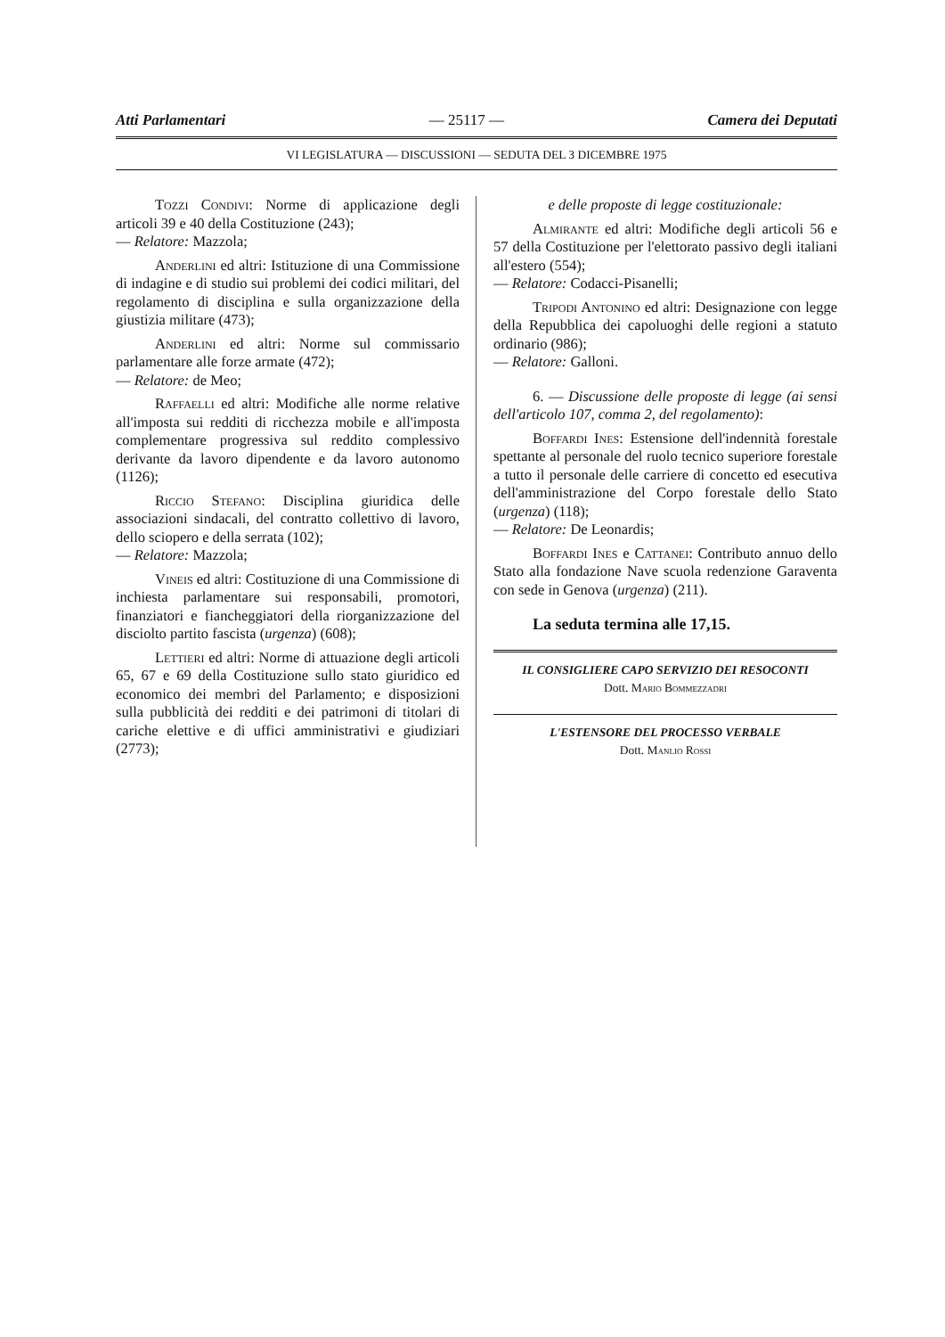Atti Parlamentari — 25117 — Camera dei Deputati
VI LEGISLATURA — DISCUSSIONI — SEDUTA DEL 3 DICEMBRE 1975
Tozzi Condivi: Norme di applicazione degli articoli 39 e 40 della Costituzione (243);
— Relatore: Mazzola;
Anderlini ed altri: Istituzione di una Commissione di indagine e di studio sui problemi dei codici militari, del regolamento di disciplina e sulla organizzazione della giustizia militare (473);
Anderlini ed altri: Norme sul commissario parlamentare alle forze armate (472);
— Relatore: de Meo;
Raffaelli ed altri: Modifiche alle norme relative all'imposta sui redditi di ricchezza mobile e all'imposta complementare progressiva sul reddito complessivo derivante da lavoro dipendente e da lavoro autonomo (1126);
Riccio Stefano: Disciplina giuridica delle associazioni sindacali, del contratto collettivo di lavoro, dello sciopero e della serrata (102);
— Relatore: Mazzola;
Vineis ed altri: Costituzione di una Commissione di inchiesta parlamentare sui responsabili, promotori, finanziatori e fiancheggiatori della riorganizzazione del disciolto partito fascista (urgenza) (608);
Lettieri ed altri: Norme di attuazione degli articoli 65, 67 e 69 della Costituzione sullo stato giuridico ed economico dei membri del Parlamento; e disposizioni sulla pubblicità dei redditi e dei patrimoni di titolari di cariche elettive e di uffici amministrativi e giudiziari (2773);
e delle proposte di legge costituzionale:
Almirante ed altri: Modifiche degli articoli 56 e 57 della Costituzione per l'elettorato passivo degli italiani all'estero (554);
— Relatore: Codacci-Pisanelli;
Tripodi Antonino ed altri: Designazione con legge della Repubblica dei capoluoghi delle regioni a statuto ordinario (986);
— Relatore: Galloni.
6. — Discussione delle proposte di legge (ai sensi dell'articolo 107, comma 2, del regolamento):
Boffardi Ines: Estensione dell'indennità forestale spettante al personale del ruolo tecnico superiore forestale a tutto il personale delle carriere di concetto ed esecutiva dell'amministrazione del Corpo forestale dello Stato (urgenza) (118);
— Relatore: De Leonardis;
Boffardi Ines e Cattanei: Contributo annuo dello Stato alla fondazione Nave scuola redenzione Garaventa con sede in Genova (urgenza) (211).
La seduta termina alle 17,15.
IL CONSIGLIERE CAPO SERVIZIO DEI RESOCONTI
Dott. Mario Bommezzadri
L'ESTENSORE DEL PROCESSO VERBALE
Dott. Manlio Rossi